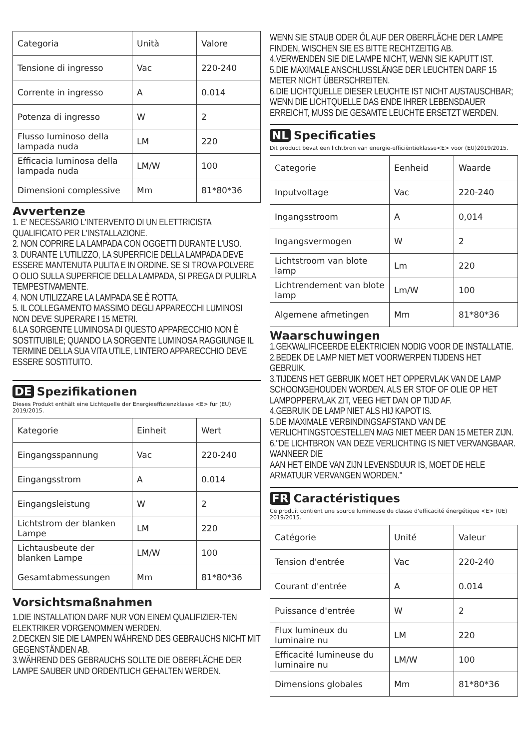| Categoria | Unità | Valore |
| Tensione di ingresso | Vac | 220-240 |
| Corrente in ingresso | A | 0.014 |
| Potenza di ingresso | W | 2 |
| Flusso luminoso della lampada nuda | LM | 220 |
| Efficacia luminosa della lampada nuda | LM/W | 100 |
| Dimensioni complessive | Mm | 81*80*36 |
Avvertenze
1. E’ NECESSARIO L'INTERVENTO DI UN ELETTRICISTA QUALIFICATO PER L'INSTALLAZIONE.
2. NON COPRIRE LA LAMPADA CON OGGETTI DURANTE L'USO.
3. DURANTE L'UTILIZZO, LA SUPERFICIE DELLA LAMPADA DEVE ESSERE MANTENUTA PULITA E IN ORDINE. SE SI TROVA POLVERE O OLIO SULLA SUPERFICIE DELLA LAMPADA, SI PREGA DI PULIRLA TEMPESTIVAMENTE.
4. NON UTILIZZARE LA LAMPADA SE È ROTTA.
5. IL COLLEGAMENTO MASSIMO DEGLI APPARECCHI LUMINOSI NON DEVE SUPERARE I 15 METRI.
6.LA SORGENTE LUMINOSA DI QUESTO APPARECCHIO NON È SOSTITUIBILE; QUANDO LA SORGENTE LUMINOSA RAGGIUNGE IL TERMINE DELLA SUA VITA UTILE, L'INTERO APPARECCHIO DEVE ESSERE SOSTITUITO.
DE Spezifikationen
Dieses Produkt enthält eine Lichtquelle der Energieeffizienzklasse <E> für (EU) 2019/2015.
| Kategorie | Einheit | Wert |
| Eingangsspannung | Vac | 220-240 |
| Eingangsstrom | A | 0.014 |
| Eingangsleistung | W | 2 |
| Lichtstrom der blanken Lampe | LM | 220 |
| Lichtausbeute der blanken Lampe | LM/W | 100 |
| Gesamtabmessungen | Mm | 81*80*36 |
Vorsichtsmaßnahmen
1.DIE INSTALLATION DARF NUR VON EINEM QUALIFIZIER-TEN ELEKTRIKER VORGENOMMEN WERDEN.
2.DECKEN SIE DIE LAMPEN WÄHREND DES GEBRAUCHS NICHT MIT GEGENSTÄNDEN AB.
3.WÄHREND DES GEBRAUCHS SOLLTE DIE OBERFLÄCHE DER LAMPE SAUBER UND ORDENTLICH GEHALTEN WERDEN.
WENN SIE STAUB ODER ÖL AUF DER OBERFLÄCHE DER LAMPE FINDEN, WISCHEN SIE ES BITTE RECHTZEITIG AB.
4.VERWENDEN SIE DIE LAMPE NICHT, WENN SIE KAPUTT IST.
5.DIE MAXIMALE ANSCHLUSSLÄNGE DER LEUCHTEN DARF 15 METER NICHT ÜBERSCHREITEN.
6.DIE LICHTQUELLE DIESER LEUCHTE IST NICHT AUSTAUSCHBAR; WENN DIE LICHTQUELLE DAS ENDE IHRER LEBENSDAUER ERREICHT, MUSS DIE GESAMTE LEUCHTE ERSETZT WERDEN.
NL Specificaties
Dit product bevat een lichtbron van energie-efficiëntieklasse<E> voor (EU)2019/2015.
| Categorie | Eenheid | Waarde |
| Inputvoltage | Vac | 220-240 |
| Ingangsstroom | A | 0,014 |
| Ingangsvermogen | W | 2 |
| Lichtstroom van blote lamp | Lm | 220 |
| Lichtrendement van blote lamp | Lm/W | 100 |
| Algemene afmetingen | Mm | 81*80*36 |
Waarschuwingen
1.GEKWALIFICEERDE ELEKTRICIEN NODIG VOOR DE INSTALLATIE.
2.BEDEK DE LAMP NIET MET VOORWERPEN TIJDENS HET GEBRUIK.
3.TIJDENS HET GEBRUIK MOET HET OPPERVLAK VAN DE LAMP SCHOONGEHOUDEN WORDEN. ALS ER STOF OF OLIE OP HET LAMPOPPERVLAK ZIT, VEEG HET DAN OP TIJD AF.
4.GEBRUIK DE LAMP NIET ALS HIJ KAPOT IS.
5.DE MAXIMALE VERBINDINGSAFSTAND VAN DE VERLICHTINGSTOESTELLEN MAG NIET MEER DAN 15 METER ZIJN.
6."DE LICHTBRON VAN DEZE VERLICHTING IS NIET VERVANGBAAR. WANNEER DIE
AAN HET EINDE VAN ZIJN LEVENSDUUR IS, MOET DE HELE ARMATUUR VERVANGEN WORDEN."
FR Caractéristiques
Ce produit contient une source lumineuse de classe d'efficacité énergétique <E> (UE) 2019/2015.
| Catégorie | Unité | Valeur |
| Tension d'entrée | Vac | 220-240 |
| Courant d'entrée | A | 0.014 |
| Puissance d'entrée | W | 2 |
| Flux lumineux du luminaire nu | LM | 220 |
| Efficacité lumineuse du luminaire nu | LM/W | 100 |
| Dimensions globales | Mm | 81*80*36 |